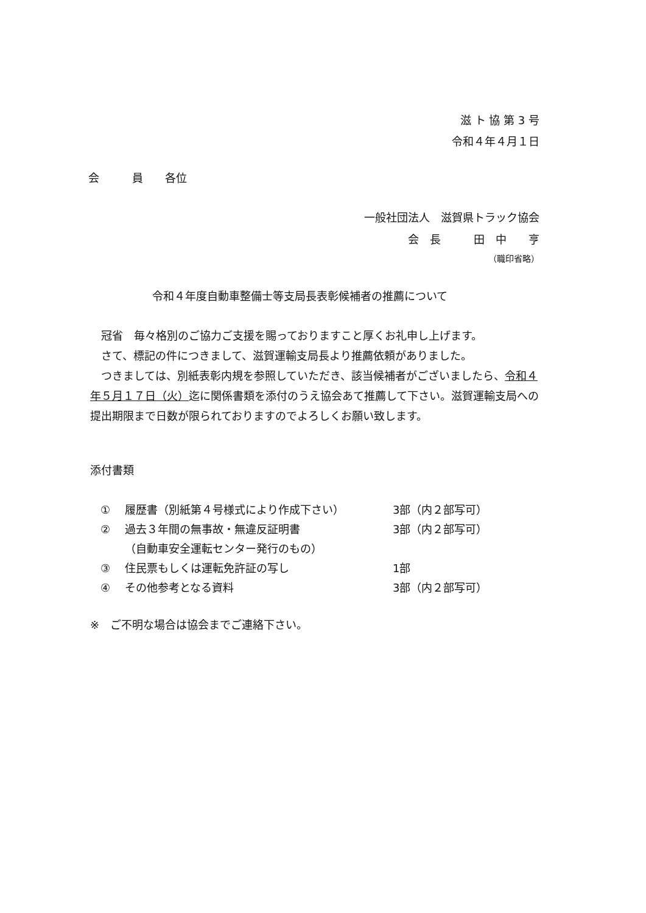滋 ト 協 第 3 号
令和４年４月１日
会　　　員　　各位
一般社団法人　滋賀県トラック協会
会　長　　　田　中　　亨　　
（職印省略）
令和４年度自動車整備士等支局長表彰候補者の推薦について
　冠省　毎々格別のご協力ご支援を賜っておりますこと厚くお礼申し上げます。
　さて、標記の件につきまして、滋賀運輸支局長より推薦依頼がありました。
　つきましては、別紙表彰内規を参照していただき、該当候補者がございましたら、令和４年５月１７日（火）迄に関係書類を添付のうえ協会あて推薦して下さい。滋賀運輸支局への提出期限まで日数が限られておりますのでよろしくお願い致します。
添付書類
① 履歴書（別紙第４号様式により作成下さい） 3部（内２部写可）
② 過去３年間の無事故・無違反証明書 3部（内２部写可）
（自動車安全運転センター発行のもの）
③ 住民票もしくは運転免許証の写し 1部
④ その他参考となる資料 3部（内２部写可）
※　ご不明な場合は協会までご連絡下さい。